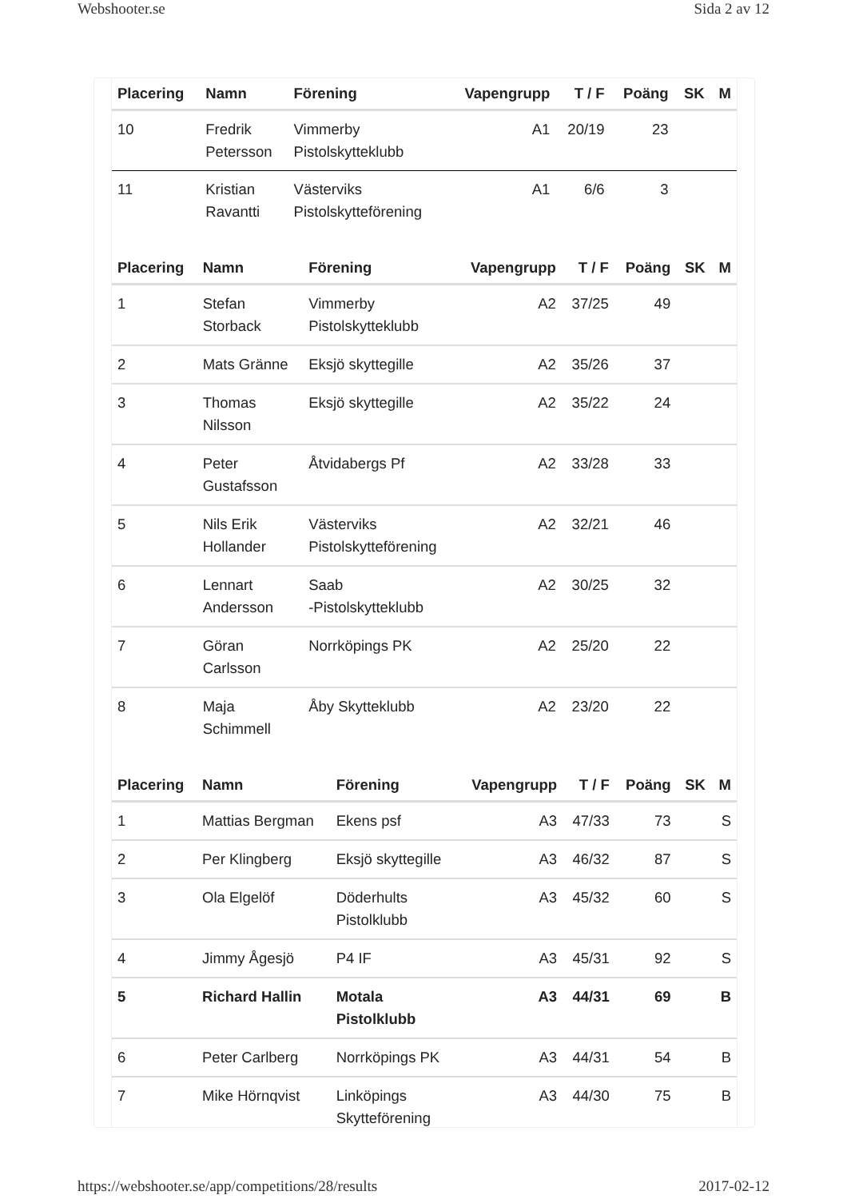Webshooter.se Sida 2 av 12
| Placering | Namn | Förening | Vapengrupp | T / F | Poäng | SK | M |
| --- | --- | --- | --- | --- | --- | --- | --- |
| 10 | Fredrik Petersson | Vimmerby Pistolskytteklubb | A1 | 20/19 | 23 | | |
| 11 | Kristian Ravantti | Västerviks Pistolskytteförening | A1 | 6/6 | 3 | | |
| Placering | Namn | Förening | Vapengrupp | T / F | Poäng | SK | M |
| --- | --- | --- | --- | --- | --- | --- | --- |
| 1 | Stefan Storback | Vimmerby Pistolskytteklubb | A2 | 37/25 | 49 | | |
| 2 | Mats Gränne | Eksjö skyttegille | A2 | 35/26 | 37 | | |
| 3 | Thomas Nilsson | Eksjö skyttegille | A2 | 35/22 | 24 | | |
| 4 | Peter Gustafsson | Åtvidabergs Pf | A2 | 33/28 | 33 | | |
| 5 | Nils Erik Hollander | Västerviks Pistolskytteförening | A2 | 32/21 | 46 | | |
| 6 | Lennart Andersson | Saab -Pistolskytteklubb | A2 | 30/25 | 32 | | |
| 7 | Göran Carlsson | Norrköpings PK | A2 | 25/20 | 22 | | |
| 8 | Maja Schimmell | Åby Skytteklubb | A2 | 23/20 | 22 | | |
| Placering | Namn | Förening | Vapengrupp | T / F | Poäng | SK | M |
| --- | --- | --- | --- | --- | --- | --- | --- |
| 1 | Mattias Bergman | Ekens psf | A3 | 47/33 | 73 | | S |
| 2 | Per Klingberg | Eksjö skyttegille | A3 | 46/32 | 87 | | S |
| 3 | Ola Elgelöf | Döderhults Pistolklubb | A3 | 45/32 | 60 | | S |
| 4 | Jimmy Ågesjö | P4 IF | A3 | 45/31 | 92 | | S |
| 5 | Richard Hallin | Motala Pistolklubb | A3 | 44/31 | 69 | | B |
| 6 | Peter Carlberg | Norrköpings PK | A3 | 44/31 | 54 | | B |
| 7 | Mike Hörnqvist | Linköpings Skytteförening | A3 | 44/30 | 75 | | B |
https://webshooter.se/app/competitions/28/results 2017-02-12